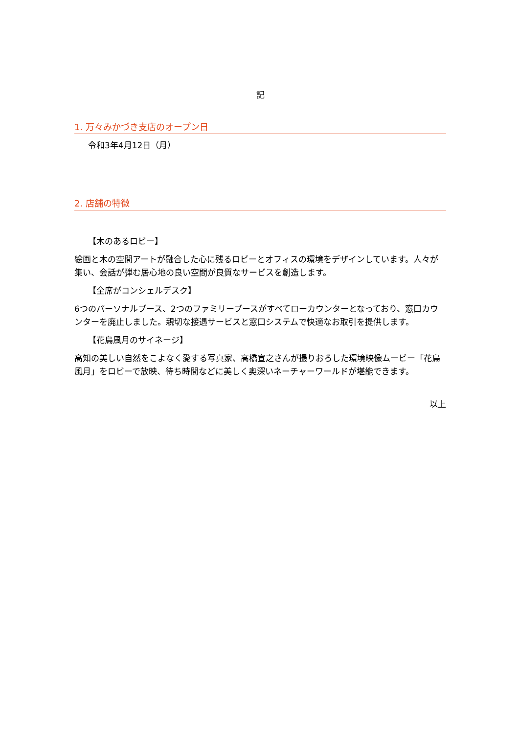記
1. 万々みかづき支店のオープン日
令和3年4月12日（月）
2. 店舗の特徴
【木のあるロビー】
絵画と木の空間アートが融合した心に残るロビーとオフィスの環境をデザインしています。人々が集い、会話が弾む居心地の良い空間が良質なサービスを創造します。
【全席がコンシェルデスク】
6つのパーソナルブース、2つのファミリーブースがすべてローカウンターとなっており、窓口カウンターを廃止しました。親切な接遇サービスと窓口システムで快適なお取引を提供します。
【花鳥風月のサイネージ】
高知の美しい自然をこよなく愛する写真家、高橋宣之さんが撮りおろした環境映像ムービー「花鳥風月」をロビーで放映、待ち時間などに美しく奥深いネーチャーワールドが堪能できます。
以上